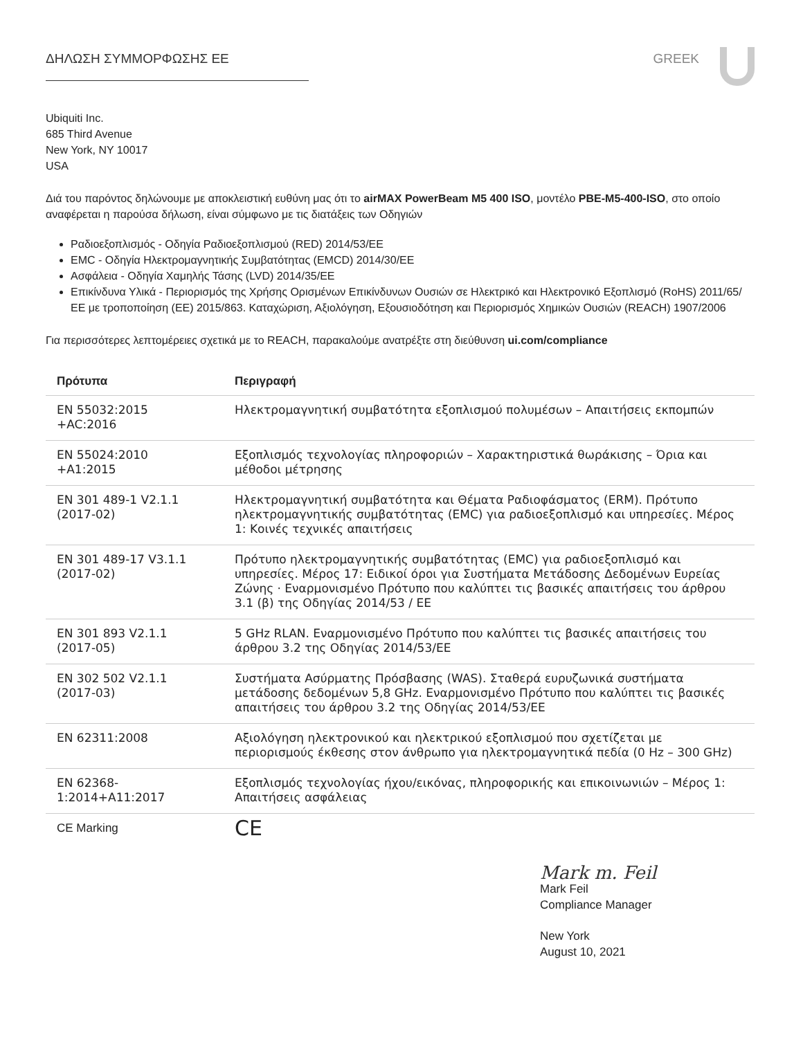ΔΗΛΩΣΗ ΣΥΜΜΟΡΦΩΣΗΣ ΕΕ GREEK
Ubiquiti Inc.
685 Third Avenue
New York, NY 10017
USA
Διά του παρόντος δηλώνουμε με αποκλειστική ευθύνη μας ότι το airMAX PowerBeam M5 400 ISO, μοντέλο PBE-M5-400-ISO, στο οποίο αναφέρεται η παρούσα δήλωση, είναι σύμφωνο με τις διατάξεις των Οδηγιών
Ραδιοεξοπλισμός - Οδηγία Ραδιοεξοπλισμού (RED) 2014/53/ΕΕ
EMC - Οδηγία Ηλεκτρομαγνητικής Συμβατότητας (EMCD) 2014/30/ΕΕ
Ασφάλεια - Οδηγία Χαμηλής Τάσης (LVD) 2014/35/ΕΕ
Επικίνδυνα Υλικά - Περιορισμός της Χρήσης Ορισμένων Επικίνδυνων Ουσιών σε Ηλεκτρικό και Ηλεκτρονικό Εξοπλισμό (RoHS) 2011/65/ΕΕ με τροποποίηση (ΕΕ) 2015/863. Καταχώριση, Αξιολόγηση, Εξουσιοδότηση και Περιορισμός Χημικών Ουσιών (REACH) 1907/2006
Για περισσότερες λεπτομέρειες σχετικά με το REACH, παρακαλούμε ανατρέξτε στη διεύθυνση ui.com/compliance
| Πρότυπα | Περιγραφή |
| --- | --- |
| EN 55032:2015 +AC:2016 | Ηλεκτρομαγνητική συμβατότητα εξοπλισμού πολυμέσων – Απαιτήσεις εκπομπών |
| EN 55024:2010 +A1:2015 | Εξοπλισμός τεχνολογίας πληροφοριών – Χαρακτηριστικά θωράκισης – Όρια και μέθοδοι μέτρησης |
| EN 301 489-1 V2.1.1 (2017-02) | Ηλεκτρομαγνητική συμβατότητα και Θέματα Ραδιοφάσματος (ERM). Πρότυπο ηλεκτρομαγνητικής συμβατότητας (EMC) για ραδιοεξοπλισμό και υπηρεσίες. Μέρος 1: Κοινές τεχνικές απαιτήσεις |
| EN 301 489-17 V3.1.1 (2017-02) | Πρότυπο ηλεκτρομαγνητικής συμβατότητας (EMC) για ραδιοεξοπλισμό και υπηρεσίες. Μέρος 17: Ειδικοί όροι για Συστήματα Μετάδοσης Δεδομένων Ευρείας Ζώνης · Εναρμονισμένο Πρότυπο που καλύπτει τις βασικές απαιτήσεις του άρθρου 3.1 (β) της Οδηγίας 2014/53 / ΕΕ |
| EN 301 893 V2.1.1 (2017-05) | 5 GHz RLAN. Εναρμονισμένο Πρότυπο που καλύπτει τις βασικές απαιτήσεις του άρθρου 3.2 της Οδηγίας 2014/53/ΕΕ |
| EN 302 502 V2.1.1 (2017-03) | Συστήματα Ασύρματης Πρόσβασης (WAS). Σταθερά ευρυζωνικά συστήματα μετάδοσης δεδομένων 5,8 GHz. Εναρμονισμένο Πρότυπο που καλύπτει τις βασικές απαιτήσεις του άρθρου 3.2 της Οδηγίας 2014/53/ΕΕ |
| EN 62311:2008 | Αξιολόγηση ηλεκτρονικού και ηλεκτρικού εξοπλισμού που σχετίζεται με περιορισμούς έκθεσης στον άνθρωπο για ηλεκτρομαγνητικά πεδία (0 Hz – 300 GHz) |
| EN 62368- 1:2014+A11:2017 | Εξοπλισμός τεχνολογίας ήχου/εικόνας, πληροφορικής και επικοινωνιών – Μέρος 1: Απαιτήσεις ασφάλειας |
| CE Marking | CE |
Mark m. Feil
Mark Feil
Compliance Manager
New York
August 10, 2021